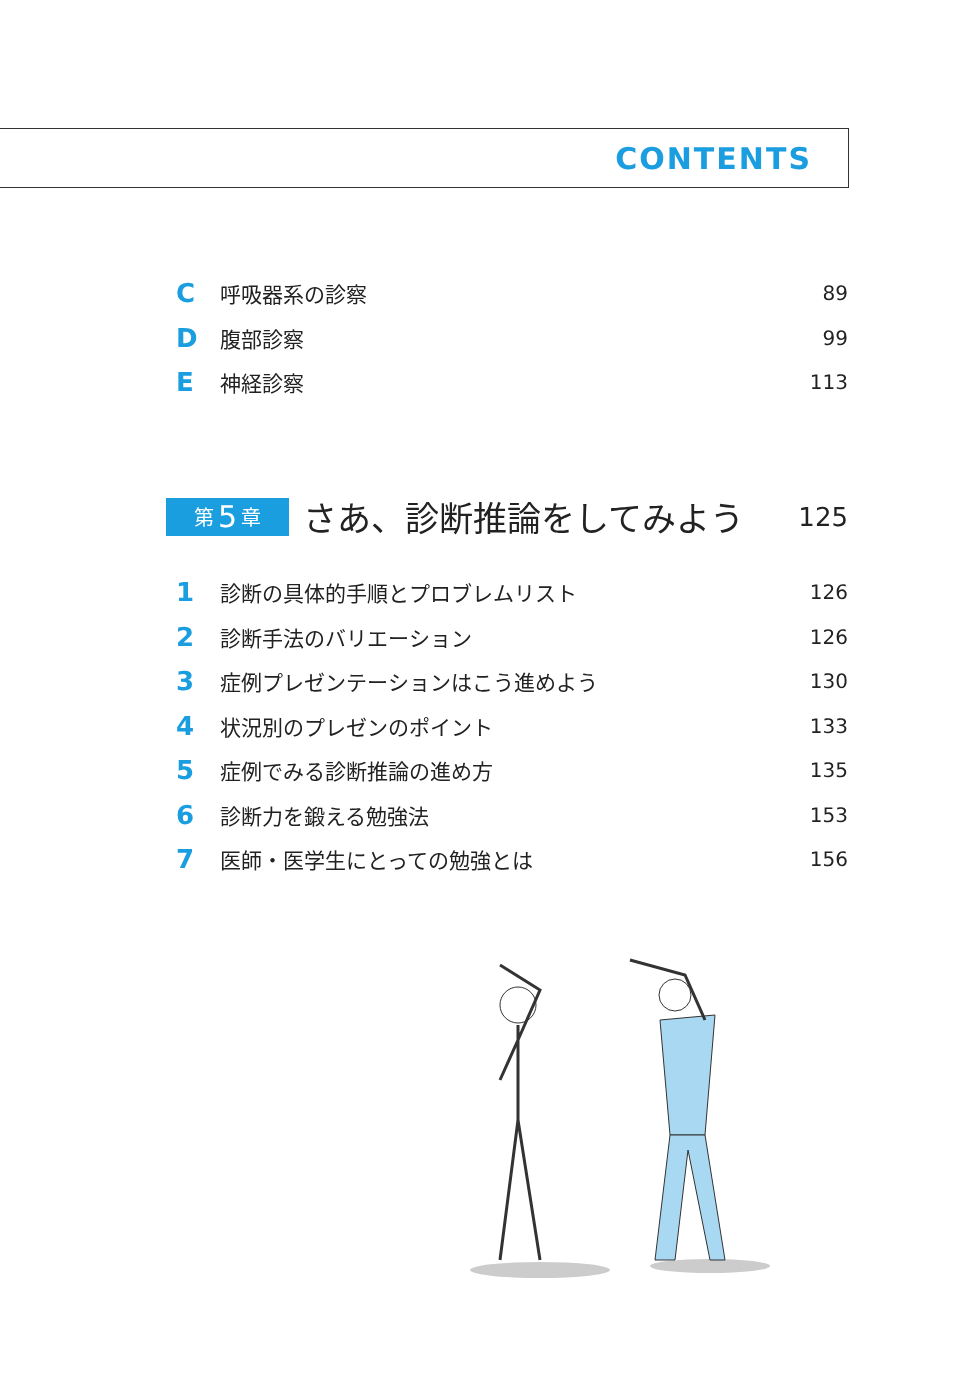CONTENTS
C呼吸器系の診察 89
D腹部診察 99
E神経診察 113
第 5 章
さあ、診断推論をしてみよう
125
1 診断の具体的手順とプロブレムリスト 126
2 診断手法のバリエーション 126
3 症例プレゼンテーションはこう進めよう 130
4 状況別のプレゼンのポイント 133
5 症例でみる診断推論の進め方 135
6 診断力を鍛える勉強法 153
7 医師・医学生にとっての勉強とは 156